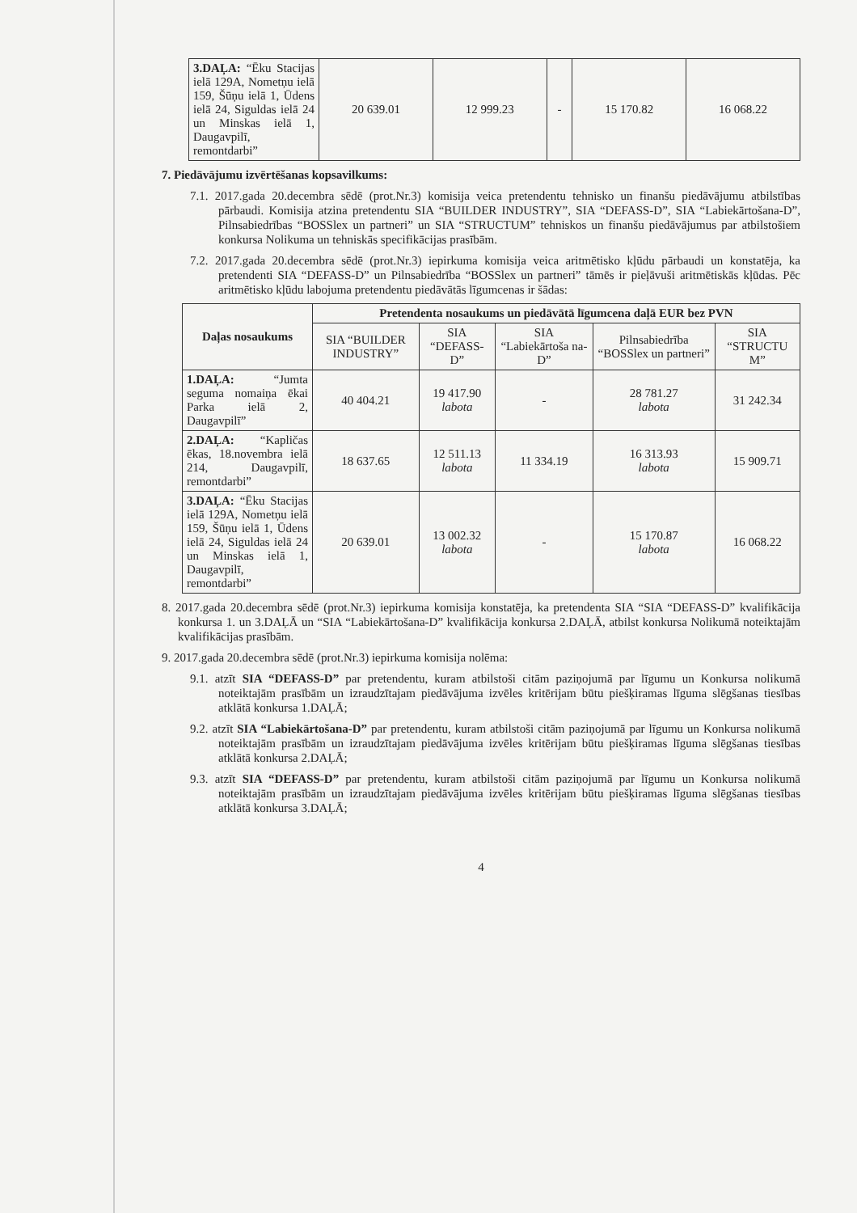| 3.DAĻA: “Ēku Stacijas ielā 129A, Nometņu ielā 159, Šūņu ielā 1, Ūdens ielā 24, Siguldas ielā 24 un Minskas ielā 1, Daugavpilī, remontdarbi” | 20 639.01 | 12 999.23 | - | 15 170.82 | 16 068.22 |
7. Piedāvājumu izvērtēšanas kopsavilkums:
7.1. 2017.gada 20.decembra sēdē (prot.Nr.3) komisija veica pretendentu tehnisko un finanšu piedāvājumu atbilstības pārbaudi. Komisija atzina pretendentu SIA “BUILDER INDUSTRY”, SIA “DEFASS-D”, SIA “Labiekārtošana-D”, Pilnsabiedrības “BOSSlex un partneri” un SIA “STRUCTUM” tehniskos un finanšu piedāvājumus par atbilstošiem konkursa Nolikuma un tehniskās specifikācijas prasībām.
7.2. 2017.gada 20.decembra sēdē (prot.Nr.3) iepirkuma komisija veica aritmētisko kļūdu pārbaudi un konstatēja, ka pretendenti SIA “DEFASS-D” un Pilnsabiedrība “BOSSlex un partneri” tāmēs ir pieļāvuši aritmētiskās kļūdas. Pēc aritmētisko kļūdu labojuma pretendentu piedāvātās līgumcenas ir šādas:
| Daļas nosaukums | Pretendenta nosaukums un piedāvātā līgumcena daļā EUR bez PVN | | | | |
| --- | --- | --- | --- | --- | --- |
| | SIA “BUILDER INDUSTRY” | SIA “DEFASS-D” | SIA “Labiekārtoša na-D” | Pilnsabiedrība “BOSSlex un partneri” | SIA “STRUCTU M” |
| 1.DAĻA: “Jumta seguma nomaiņa ēkai Parka ielā 2, Daugavpilī” | 40 404.21 | 19 417.90 labota | - | 28 781.27 labota | 31 242.34 |
| 2.DAĻA: “Kapličas ēkas, 18.novembra ielā 214, Daugavpilī, remontdarbi” | 18 637.65 | 12 511.13 labota | 11 334.19 | 16 313.93 labota | 15 909.71 |
| 3.DAĻA: “Ēku Stacijas ielā 129A, Nometņu ielā 159, Šūņu ielā 1, Ūdens ielā 24, Siguldas ielā 24 un Minskas ielā 1, Daugavpilī, remontdarbi” | 20 639.01 | 13 002.32 labota | - | 15 170.87 labota | 16 068.22 |
8. 2017.gada 20.decembra sēdē (prot.Nr.3) iepirkuma komisija konstatēja, ka pretendenta SIA “SIA “DEFASS-D” kvalifikācija konkursa 1. un 3.DAĻĀ un “SIA “Labiekārtošana-D” kvalifikācija konkursa 2.DAĻĀ, atbilst konkursa Nolikumā noteiktajām kvalifikācijas prasībām.
9. 2017.gada 20.decembra sēdē (prot.Nr.3) iepirkuma komisija nolēma:
9.1. atzīt SIA “DEFASS-D” par pretendentu, kuram atbilstoši citām paziņojumā par līgumu un Konkursa nolikumā noteiktajām prasībām un izraudzītajam piedāvājuma izvēles kritērijam būtu piešķiramas līguma slēgšanas tiesības atklātā konkursa 1.DAĻĀ;
9.2. atzīt SIA “Labiekārtošana-D” par pretendentu, kuram atbilstoši citām paziņojumā par līgumu un Konkursa nolikumā noteiktajām prasībām un izraudzītajam piedāvājuma izvēles kritērijam būtu piešķiramas līguma slēgšanas tiesības atklātā konkursa 2.DAĻĀ;
9.3. atzīt SIA “DEFASS-D” par pretendentu, kuram atbilstoši citām paziņojumā par līgumu un Konkursa nolikumā noteiktajām prasībām un izraudzītajam piedāvājuma izvēles kritērijam būtu piešķiramas līguma slēgšanas tiesības atklātā konkursa 3.DAĻĀ;
4